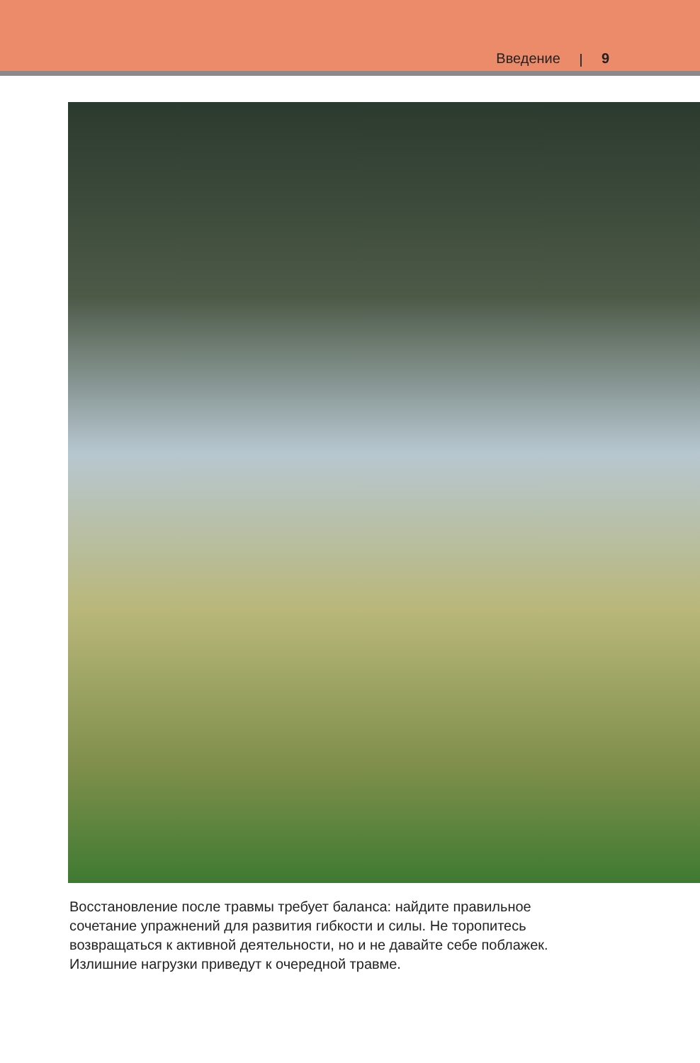Введение 9
Восстановление после травмы требует баланса: найдите правильное сочетание упражнений для развития гибкости и силы. Не торопитесь возвращаться к актив­ной деятельности, но и не давайте себе поблажек. Излишние нагрузки приведут к очередной травме.